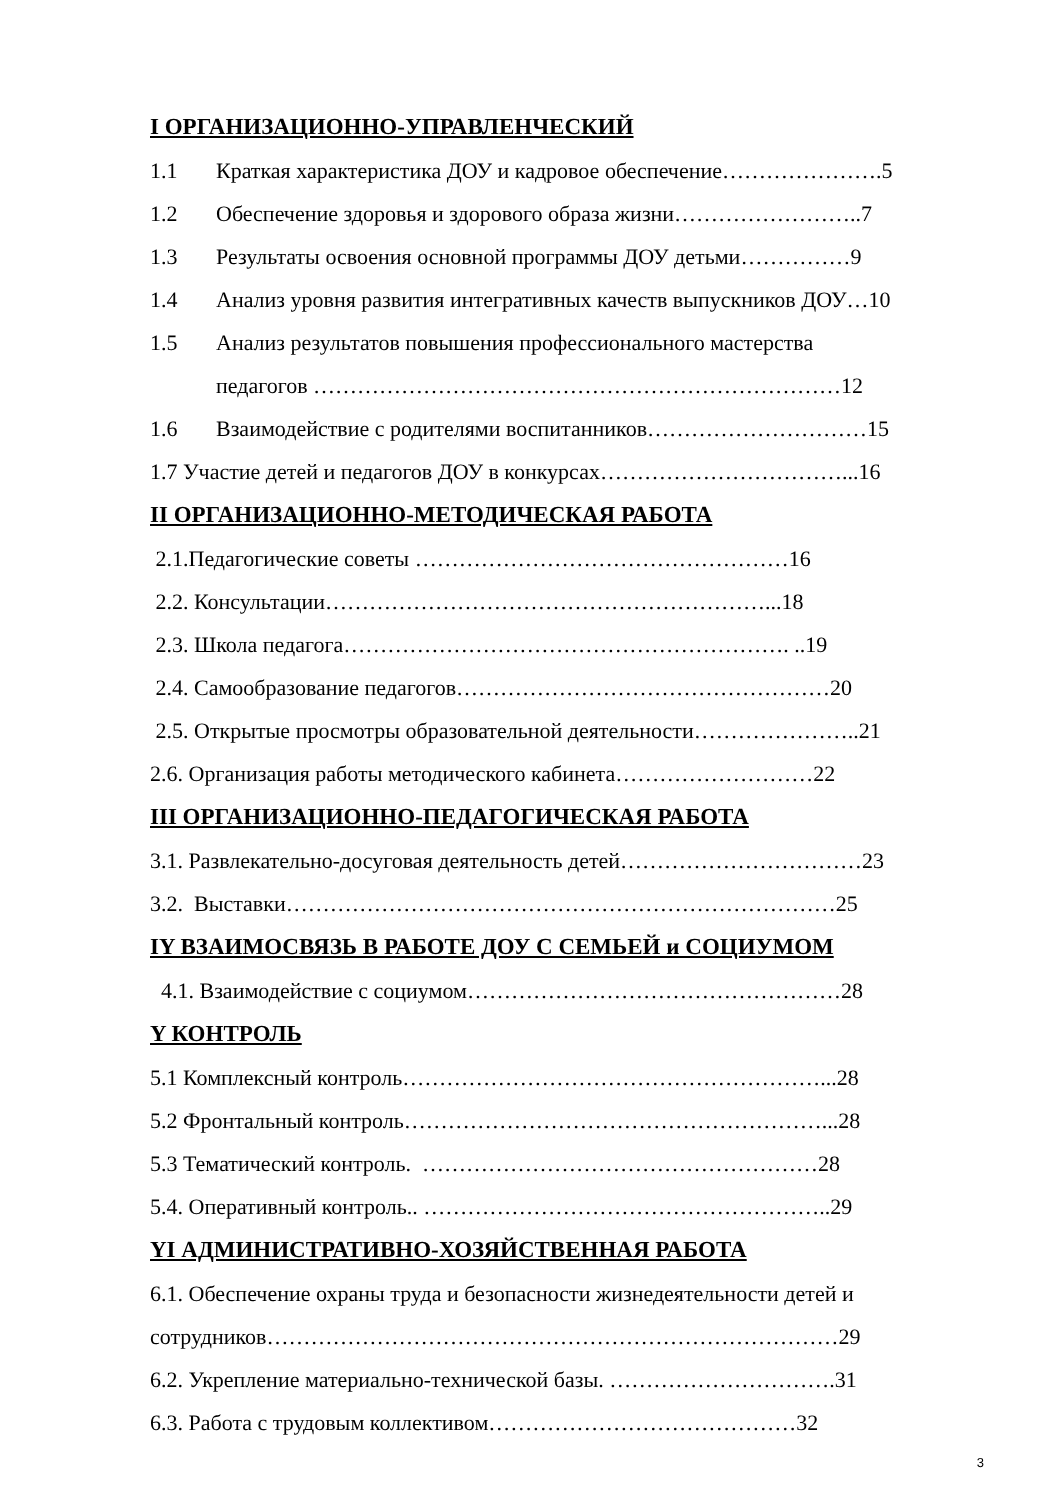I ОРГАНИЗАЦИОННО-УПРАВЛЕНЧЕСКИЙ
1.1 Краткая характеристика ДОУ и кадровое обеспечение………………….5
1.2 Обеспечение здоровья и здорового образа жизни……………………..7
1.3 Результаты освоения основной программы ДОУ детьми……………9
1.4 Анализ уровня развития интегративных качеств выпускников ДОУ…10
1.5 Анализ результатов повышения профессионального мастерства
педагогов ………………………………………………………………12
1.6 Взаимодействие с родителями воспитанников…………………………15
1.7 Участие детей и педагогов ДОУ в конкурсах……………………………...16
II ОРГАНИЗАЦИОННО-МЕТОДИЧЕСКАЯ РАБОТА
2.1.Педагогические советы ……………………………………………16
2.2. Консультации……………………………………………………...18
2.3. Школа педагога……………………………………………………. ..19
2.4. Самообразование педагогов……………………………………………20
2.5. Открытые просмотры образовательной деятельности…………………..21
2.6. Организация работы методического кабинета………………………22
III ОРГАНИЗАЦИОННО-ПЕДАГОГИЧЕСКАЯ РАБОТА
3.1. Развлекательно-досуговая деятельность детей……………………………23
3.2. Выставки…………………………………………………………………25
IY ВЗАИМОСВЯЗЬ В РАБОТЕ ДОУ С СЕМЬЕЙ и СОЦИУМОМ
4.1. Взаимодействие с социумом……………………………………………28
Y КОНТРОЛЬ
5.1 Комплексный контроль…………………………………………………...28
5.2 Фронтальный контроль…………………………………………………...28
5.3 Тематический контроль. ………………………………………………28
5.4. Оперативный контроль.. ………………………………………………..29
YI АДМИНИСТРАТИВНО-ХОЗЯЙСТВЕННАЯ РАБОТА
6.1. Обеспечение охраны труда и безопасности жизнедеятельности детей и
сотрудников……………………………………………………………………29
6.2. Укрепление материально-технической базы. ………………………….31
6.3. Работа с трудовым коллективом……………………………………32
3